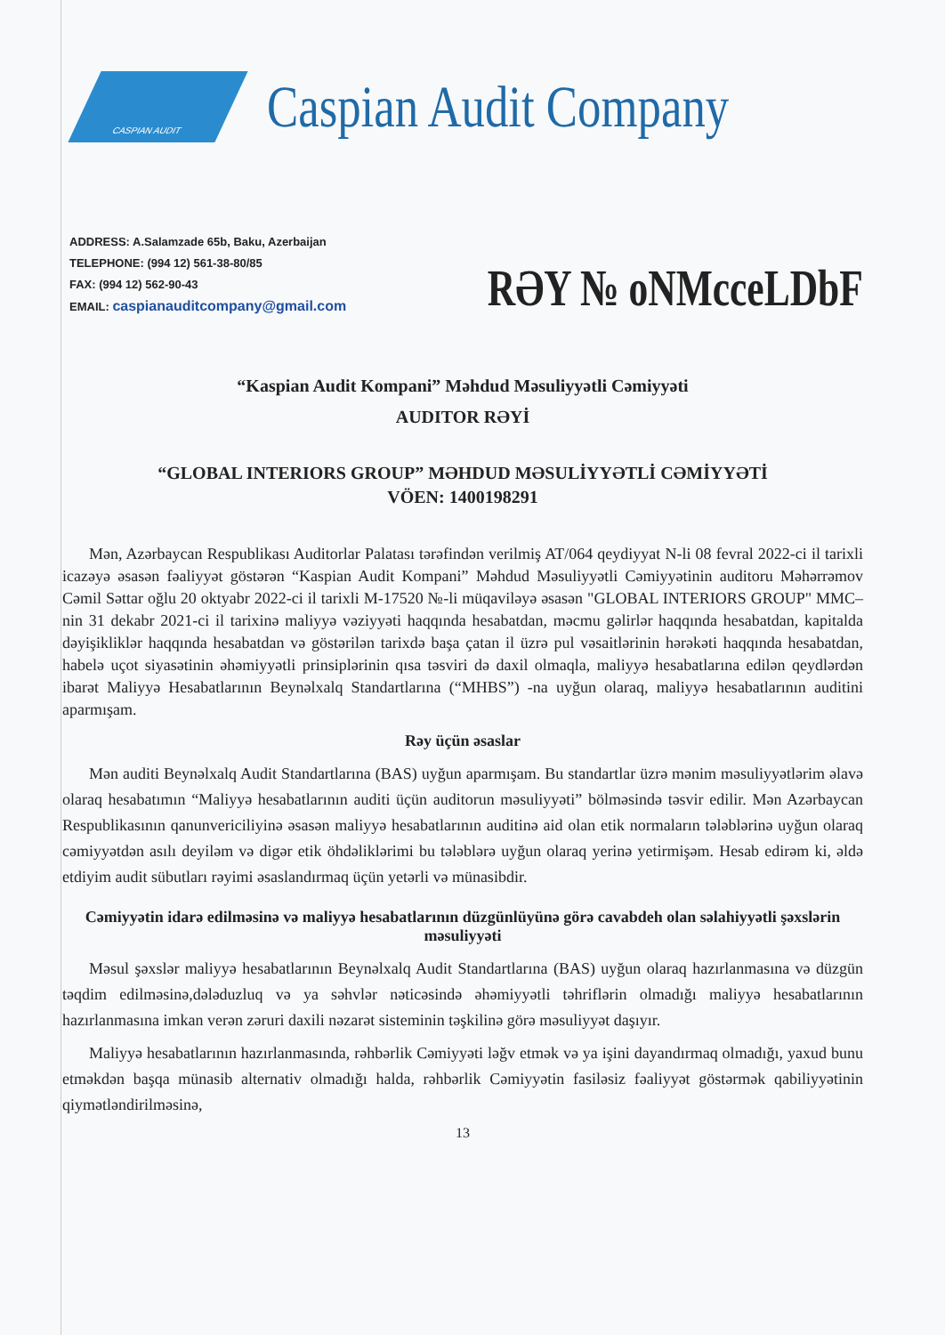CASPIAN AUDIT
Caspian Audit Company
ADDRESS: A.Salamzade 65b, Baku, Azerbaijan
TELEPHONE: (994 12) 561-38-80/85
FAX: (994 12) 562-90-43
EMAIL: caspianauditcompany@gmail.com
RƏY № oNMcceLDbF
“Kaspian Audit Kompani” Məhdud Məsuliyyətli Cəmiyyəti
AUDITOR RƏYİ
“GLOBAL INTERIORS GROUP” MƏHDUD MƏSULİYYƏTLİ CƏMİYYƏTİ
VÖEN: 1400198291
Mən, Azərbaycan Respublikası Auditorlar Palatası tərəfindən verilmiş AT/064 qeydiyyat N-li 08 fevral 2022-ci il tarixli icazəyə əsasən fəaliyyət göstərən “Kaspian Audit Kompani” Məhdud Məsuliyyətli Cəmiyyətinin auditoru Məhərrəmov Cəmil Səttar oğlu 20 oktyabr 2022-ci il tarixli M-17520 №-li müqaviləyə əsasən "GLOBAL INTERIORS GROUP" MMC–nin 31 dekabr 2021-ci il tarixinə maliyyə vəziyyəti haqqında hesabatdan, məcmu gəlirlər haqqında hesabatdan, kapitalda dəyişikliklər haqqında hesabatdan və göstərilən tarixdə başa çatan il üzrə pul vəsaitlərinin hərəkəti haqqında hesabatdan, habelə uçot siyasətinin əhəmiyyətli prinsiplərinin qısa təsviri də daxil olmaqla, maliyyə hesabatlarına edilən qeydlərdən ibarət Maliyyə Hesabatlarının Beynəlxalq Standartlarına (“MHBS”) -na uyğun olaraq, maliyyə hesabatlarının auditini aparmışam.
Rəy üçün əsaslar
Mən auditi Beynəlxalq Audit Standartlarına (BAS) uyğun aparmışam. Bu standartlar üzrə mənim məsuliyyətlərim əlavə olaraq hesabatımın “Maliyyə hesabatlarının auditi üçün auditorun məsuliyyəti” bölməsində təsvir edilir. Mən Azərbaycan Respublikasının qanunvericiliyinə əsasən maliyyə hesabatlarının auditinə aid olan etik normaların tələblərinə uyğun olaraq cəmiyyətdən asılı deyiləm və digər etik öhdəliklərimi bu tələblərə uyğun olaraq yerinə yetirmişəm. Hesab edirəm ki, əldə etdiyim audit sübutları rəyimi əsaslandırmaq üçün yetərli və münasibdir.
Cəmiyyətin idarə edilməsinə və maliyyə hesabatlarının düzgünlüyünə görə cavabdeh olan səlahiyyətli şəxslərin məsuliyyəti
Məsul şəxslər maliyyə hesabatlarının Beynəlxalq Audit Standartlarına (BAS) uyğun olaraq hazırlanmasına və düzgün təqdim edilməsinə,dələduzluq və ya səhvlər nəticəsində əhəmiyyətli təhriflərin olmadığı maliyyə hesabatlarının hazırlanmasına imkan verən zəruri daxili nəzarət sisteminin təşkilinə görə məsuliyyət daşıyır.
Maliyyə hesabatlarının hazırlanmasında, rəhbərlik Cəmiyyəti ləğv etmək və ya işini dayandırmaq olmadığı, yaxud bunu etməkdən başqa münasib alternativ olmadığı halda, rəhbərlik Cəmiyyətin fasiləsiz fəaliyyət göstərmək qabiliyyətinin qiymətləndirilməsinə,
13